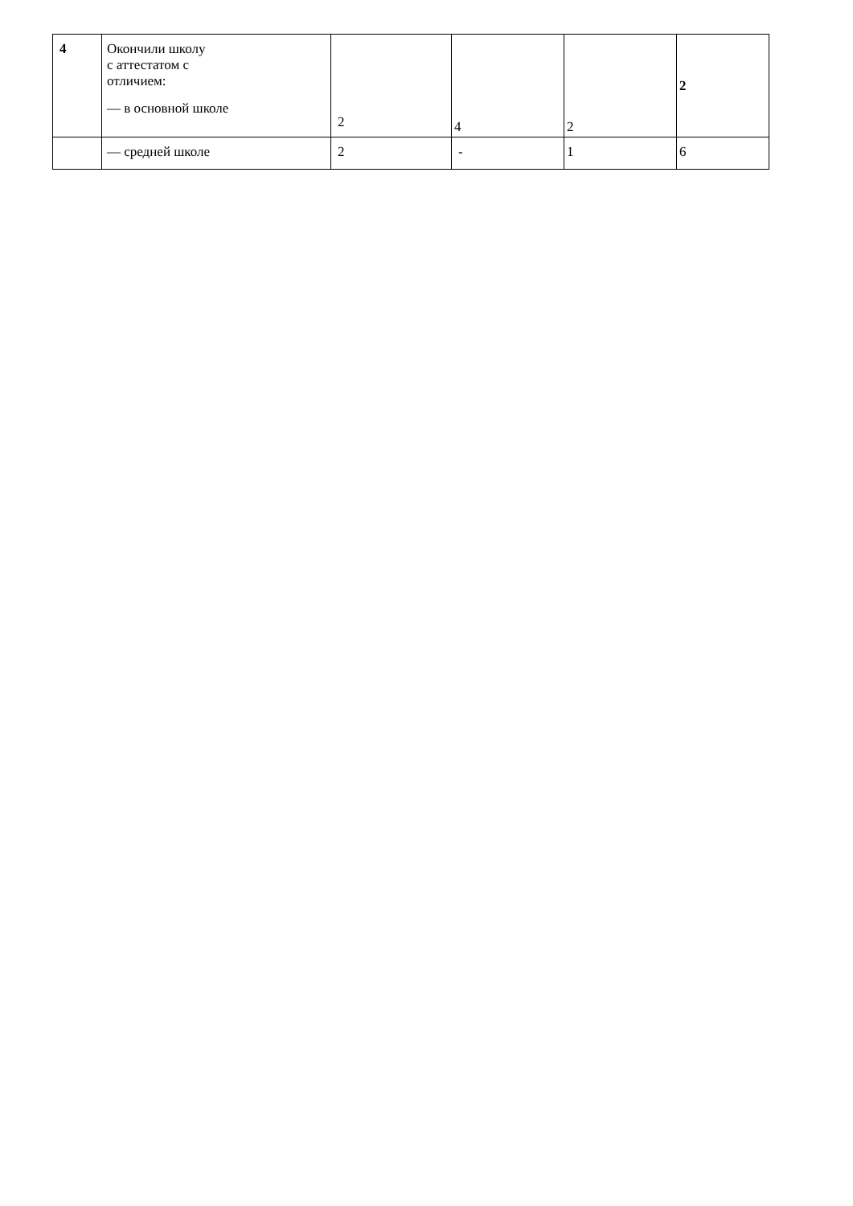| 4 | Окончили школу с аттестатом с отличием: — в основной школе | 2 | 4 | 2 | 2 |
| | — средней школе | 2 | - | 1 | 6 |